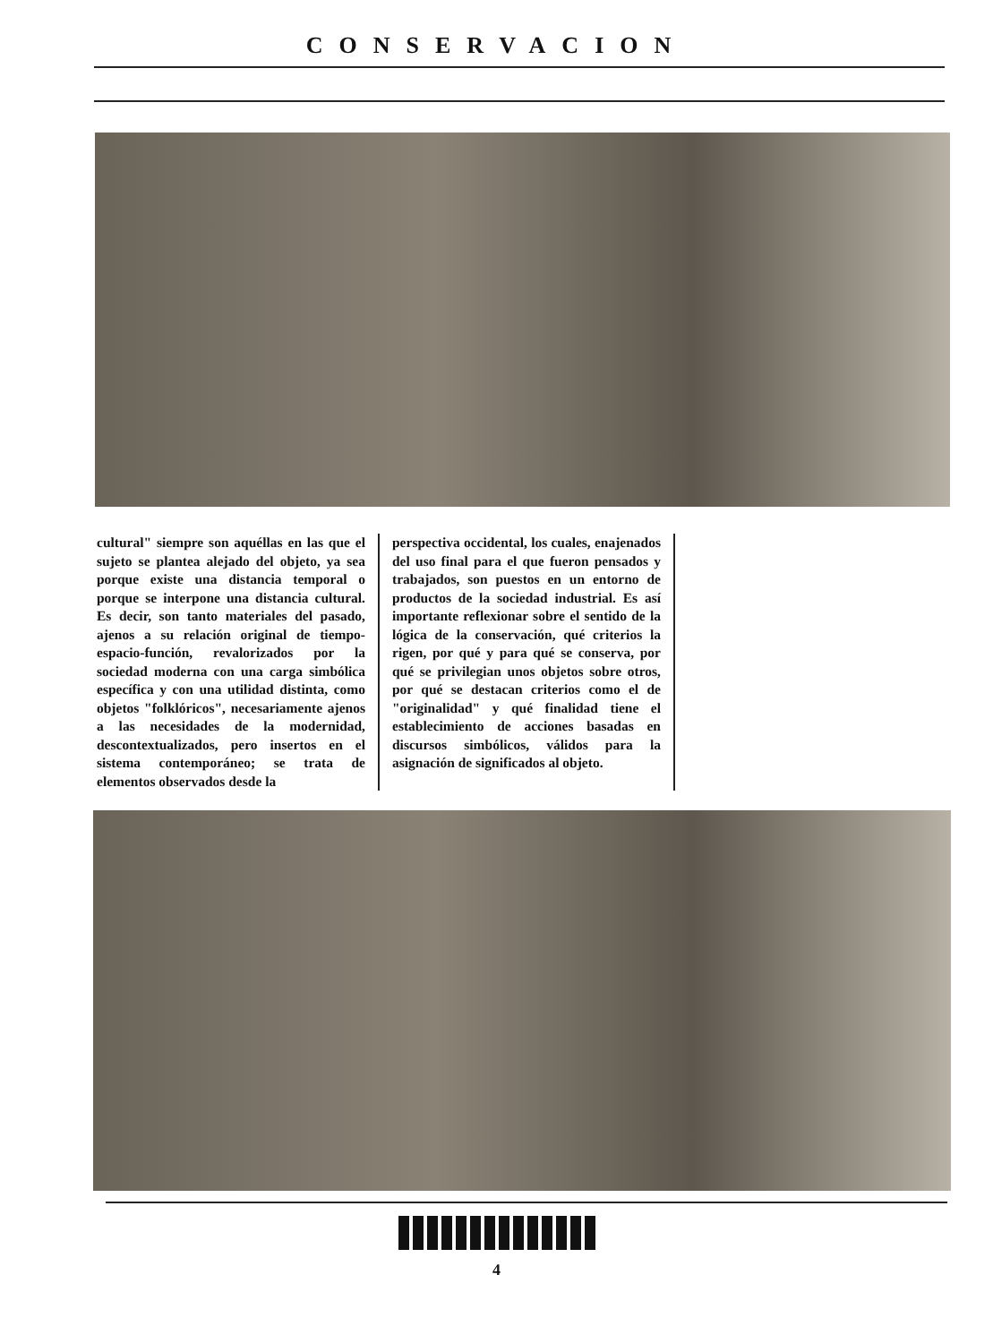CONSERVACION
cultural" siempre son aquéllas en las que el sujeto se plantea alejado del objeto, ya sea porque existe una distancia temporal o porque se interpone una distancia cultural. Es decir, son tanto materiales del pasado, ajenos a su relación original de tiempo-espacio-función, revalorizados por la sociedad moderna con una carga simbólica específica y con una utilidad distinta, como objetos "folklóricos", necesariamente ajenos a las necesidades de la modernidad, descontextualizados, pero insertos en el sistema contemporáneo; se trata de elementos observados desde la
perspectiva occidental, los cuales, enajenados del uso final para el que fueron pensados y trabajados, son puestos en un entorno de productos de la sociedad industrial. Es así importante reflexionar sobre el sentido de la lógica de la conservación, qué criterios la rigen, por qué y para qué se conserva, por qué se privilegian unos objetos sobre otros, por qué se destacan criterios como el de "originalidad" y qué finalidad tiene el establecimiento de acciones basadas en discursos simbólicos, válidos para la asignación de significados al objeto.
4